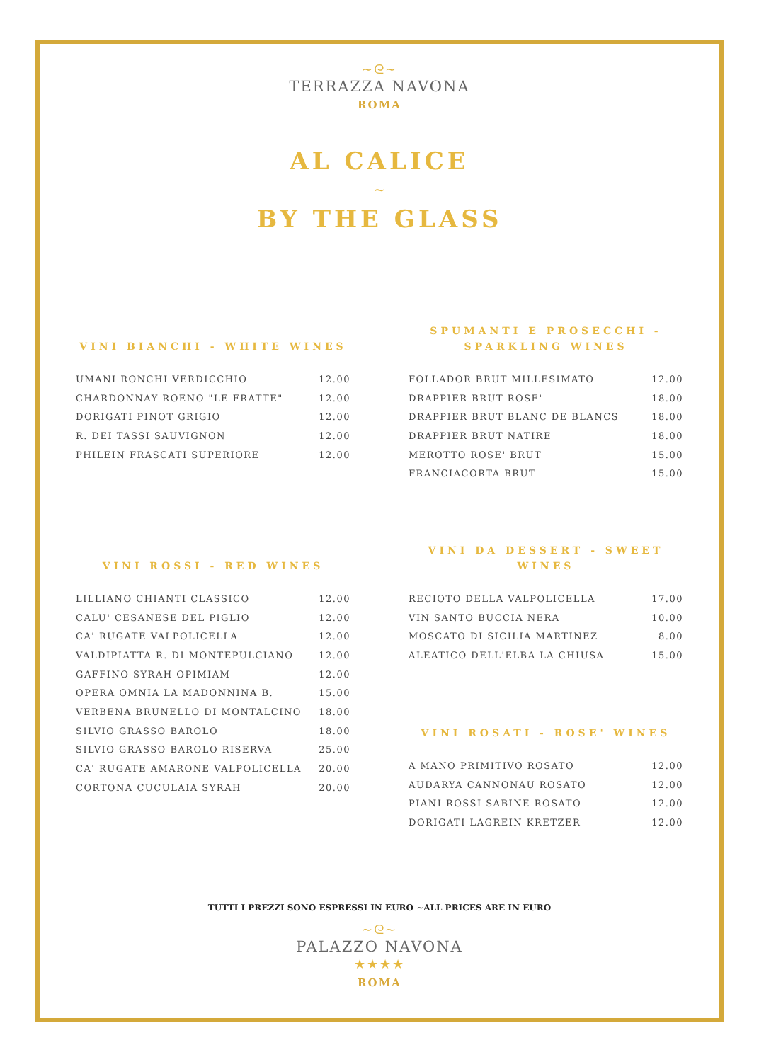~ᘓ~
TERRAZZA NAVONA
ROMA
AL CALICE
~
BY THE GLASS
VINI BIANCHI - WHITE WINES
| UMANI RONCHI VERDICCHIO | 12.00 |
| CHARDONNAY ROENO "LE FRATTE" | 12.00 |
| DORIGATI PINOT GRIGIO | 12.00 |
| R. DEI TASSI SAUVIGNON | 12.00 |
| PHILEIN FRASCATI SUPERIORE | 12.00 |
VINI ROSSI - RED WINES
| LILLIANO CHIANTI CLASSICO | 12.00 |
| CALU' CESANESE DEL PIGLIO | 12.00 |
| CA' RUGATE VALPOLICELLA | 12.00 |
| VALDIPIATTA R. DI MONTEPULCIANO | 12.00 |
| GAFFINO SYRAH OPIMIAM | 12.00 |
| OPERA OMNIA LA MADONNINA B. | 15.00 |
| VERBENA BRUNELLO DI MONTALCINO | 18.00 |
| SILVIO GRASSO BAROLO | 18.00 |
| SILVIO GRASSO BAROLO RISERVA | 25.00 |
| CA' RUGATE AMARONE VALPOLICELLA | 20.00 |
| CORTONA CUCULAIA SYRAH | 20.00 |
SPUMANTI E PROSECCHI -
SPARKLING WINES
| FOLLADOR BRUT MILLESIMATO | 12.00 |
| DRAPPIER BRUT ROSE' | 18.00 |
| DRAPPIER BRUT BLANC DE BLANCS | 18.00 |
| DRAPPIER BRUT NATIRE | 18.00 |
| MEROTTO ROSE' BRUT | 15.00 |
| FRANCIACORTA BRUT | 15.00 |
VINI DA DESSERT - SWEET
WINES
| RECIOTO DELLA VALPOLICELLA | 17.00 |
| VIN SANTO BUCCIA NERA | 10.00 |
| MOSCATO DI SICILIA MARTINEZ | 8.00 |
| ALEATICO DELL'ELBA LA CHIUSA | 15.00 |
VINI ROSATI - ROSE' WINES
| A MANO PRIMITIVO ROSATO | 12.00 |
| AUDARYA CANNONAU ROSATO | 12.00 |
| PIANI ROSSI SABINE ROSATO | 12.00 |
| DORIGATI LAGREIN KRETZER | 12.00 |
TUTTI I PREZZI SONO ESPRESSI IN EURO ~ALL PRICES ARE IN EURO
~ᘓ~
PALAZZO NAVONA
★★★★
ROMA